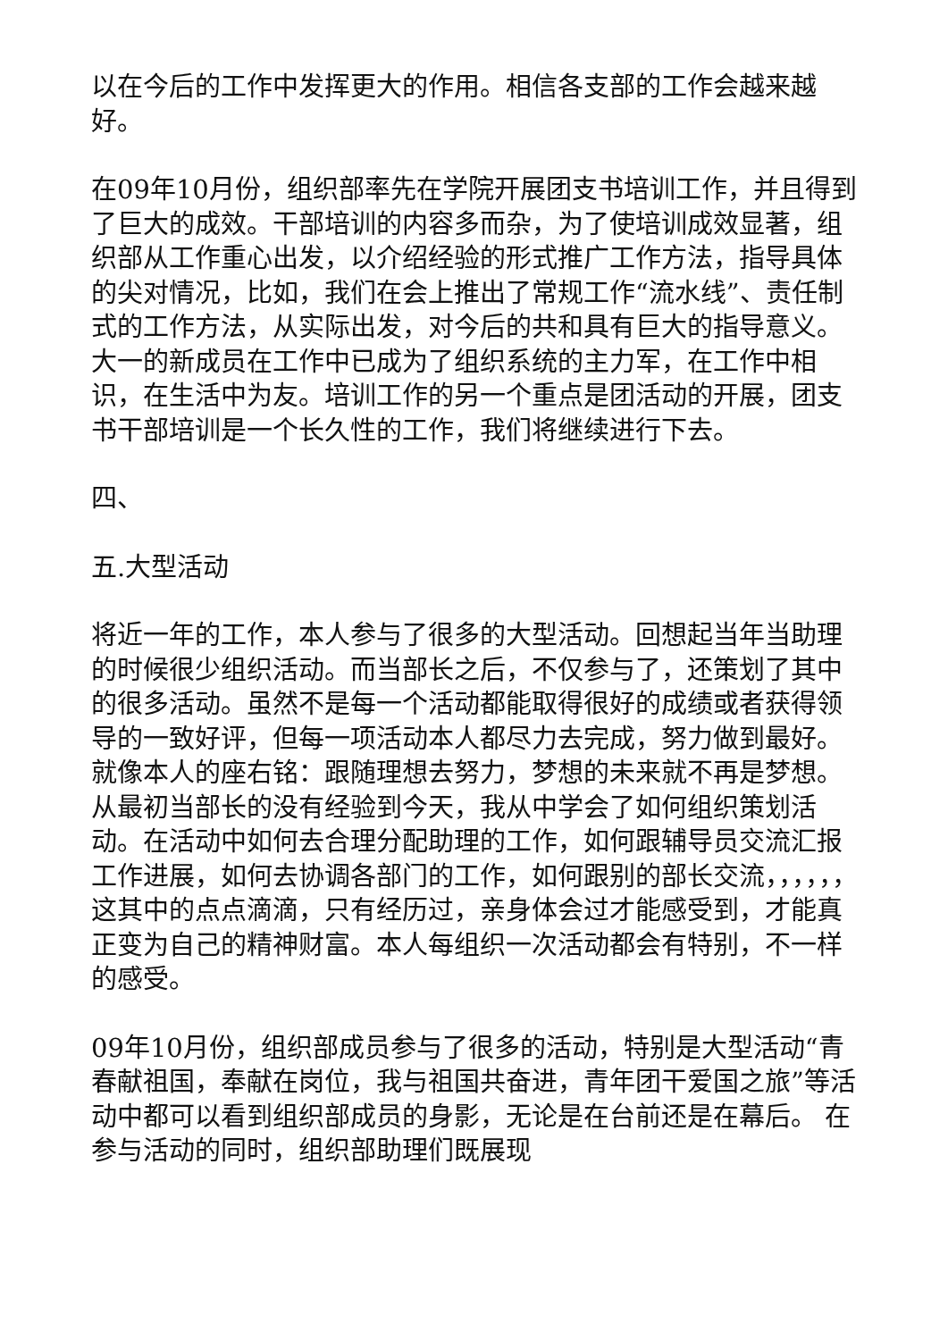以在今后的工作中发挥更大的作用。相信各支部的工作会越来越好。
在09年10月份，组织部率先在学院开展团支书培训工作，并且得到了巨大的成效。干部培训的内容多而杂，为了使培训成效显著，组织部从工作重心出发，以介绍经验的形式推广工作方法，指导具体的尖对情况，比如，我们在会上推出了常规工作“流水线”、责任制式的工作方法，从实际出发，对今后的共和具有巨大的指导意义。大一的新成员在工作中已成为了组织系统的主力军，在工作中相识，在生活中为友。培训工作的另一个重点是团活动的开展，团支书干部培训是一个长久性的工作，我们将继续进行下去。
四、
五.大型活动
将近一年的工作，本人参与了很多的大型活动。回想起当年当助理的时候很少组织活动。而当部长之后，不仅参与了，还策划了其中的很多活动。虽然不是每一个活动都能取得很好的成绩或者获得领导的一致好评，但每一项活动本人都尽力去完成，努力做到最好。就像本人的座右铭：跟随理想去努力，梦想的未来就不再是梦想。从最初当部长的没有经验到今天，我从中学会了如何组织策划活动。在活动中如何去合理分配助理的工作，如何跟辅导员交流汇报工作进展，如何去协调各部门的工作，如何跟别的部长交流，，，，，，这其中的点点滴滴，只有经历过，亲身体会过才能感受到，才能真正变为自己的精神财富。本人每组织一次活动都会有特别，不一样的感受。
09年10月份，组织部成员参与了很多的活动，特别是大型活动“青春献祖国，奉献在岗位，我与祖国共奋进，青年团干爱国之旅”等活动中都可以看到组织部成员的身影，无论是在台前还是在幕后。 在参与活动的同时，组织部助理们既展现